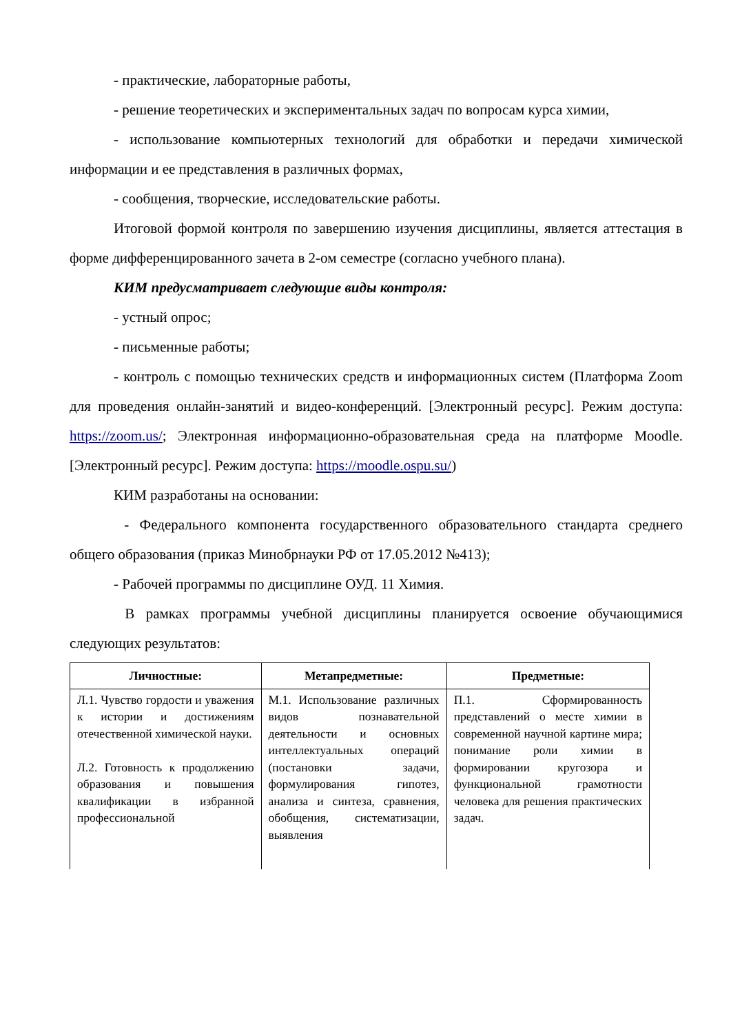- практические, лабораторные работы,
- решение теоретических и экспериментальных задач по вопросам курса химии,
- использование компьютерных технологий для обработки и передачи химической информации и ее представления в различных формах,
- сообщения, творческие, исследовательские работы.
Итоговой формой контроля по завершению изучения дисциплины, является аттестация в форме дифференцированного зачета в 2-ом семестре (согласно учебного плана).
КИМ предусматривает следующие виды контроля:
- устный опрос;
- письменные работы;
- контроль с помощью технических средств и информационных систем (Платформа Zoom для проведения онлайн-занятий и видео-конференций. [Электронный ресурс]. Режим доступа: https://zoom.us/; Электронная информационно-образовательная среда на платформе Moodle. [Электронный ресурс]. Режим доступа: https://moodle.ospu.su/)
КИМ разработаны на основании:
- Федерального компонента государственного образовательного стандарта среднего общего образования (приказ Минобрнауки РФ от 17.05.2012 №413);
- Рабочей программы по дисциплине ОУД. 11 Химия.
В рамках программы учебной дисциплины планируется освоение обучающимися следующих результатов:
| Личностные: | Метапредметные: | Предметные: |
| --- | --- | --- |
| Л.1. Чувство гордости и уважения к истории и достижениям отечественной химической науки. Л.2. Готовность к продолжению образования и повышения квалификации в избранной профессиональной | М.1. Использование различных видов познавательной деятельности и основных интеллектуальных операций (постановки задачи, формулирования гипотез, анализа и синтеза, сравнения, обобщения, систематизации, выявления | П.1. Сформированность представлений о месте химии в современной научной картине мира; понимание роли химии в формировании кругозора и функциональной грамотности человека для решения практических задач. |